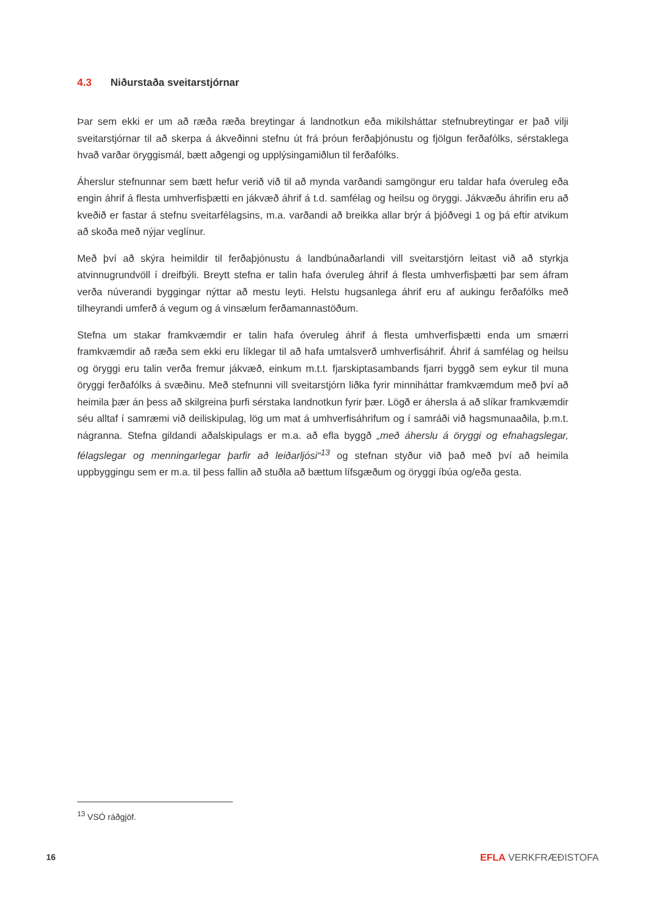4.3 Niðurstaða sveitarstjórnar
Þar sem ekki er um að ræða ræða breytingar á landnotkun eða mikilsháttar stefnubreytingar er það vilji sveitarstjórnar til að skerpa á ákveðinni stefnu út frá þróun ferðaþjónustu og fjölgun ferðafólks, sérstaklega hvað varðar öryggismál, bætt aðgengi og upplýsingamiðlun til ferðafólks.
Áherslur stefnunnar sem bætt hefur verið við til að mynda varðandi samgöngur eru taldar hafa óveruleg eða engin áhrif á flesta umhverfisþætti en jákvæð áhrif á t.d. samfélag og heilsu og öryggi. Jákvæðu áhrifin eru að kveðið er fastar á stefnu sveitarfélagsins, m.a. varðandi að breikka allar brýr á þjóðvegi 1 og þá eftir atvikum að skoða með nýjar veglínur.
Með því að skýra heimildir til ferðaþjónustu á landbúnaðarlandi vill sveitarstjórn leitast við að styrkja atvinnugrundvöll í dreifbýli. Breytt stefna er talin hafa óveruleg áhrif á flesta umhverfisþætti þar sem áfram verða núverandi byggingar nýttar að mestu leyti. Helstu hugsanlega áhrif eru af aukingu ferðafólks með tilheyrandi umferð á vegum og á vinsælum ferðamannastöðum.
Stefna um stakar framkvæmdir er talin hafa óveruleg áhrif á flesta umhverfisþætti enda um smærri framkvæmdir að ræða sem ekki eru líklegar til að hafa umtalsverð umhverfisáhrif. Áhrif á samfélag og heilsu og öryggi eru talin verða fremur jákvæð, einkum m.t.t. fjarskiptasambands fjarri byggð sem eykur til muna öryggi ferðafólks á svæðinu. Með stefnunni vill sveitarstjórn liðka fyrir minniháttar framkvæmdum með því að heimila þær án þess að skilgreina þurfi sérstaka landnotkun fyrir þær. Lögð er áhersla á að slíkar framkvæmdir séu alltaf í samræmi við deiliskipulag, lög um mat á umhverfisáhrifum og í samráði við hagsmunaaðila, þ.m.t. nágranna. Stefna gildandi aðalskipulags er m.a. að efla byggð „með áherslu á öryggi og efnahagslegar, félagslegar og menningarlegar þarfir að leiðarljósi“<sup>13</sup> og stefnan styður við það með því að heimila uppbyggingu sem er m.a. til þess fallin að stuðla að bættum lífsgæðum og öryggi íbúa og/eða gesta.
<sup>13</sup> VSÓ ráðgjöf.
16 EFLA VERKFRÆÐISTOFA